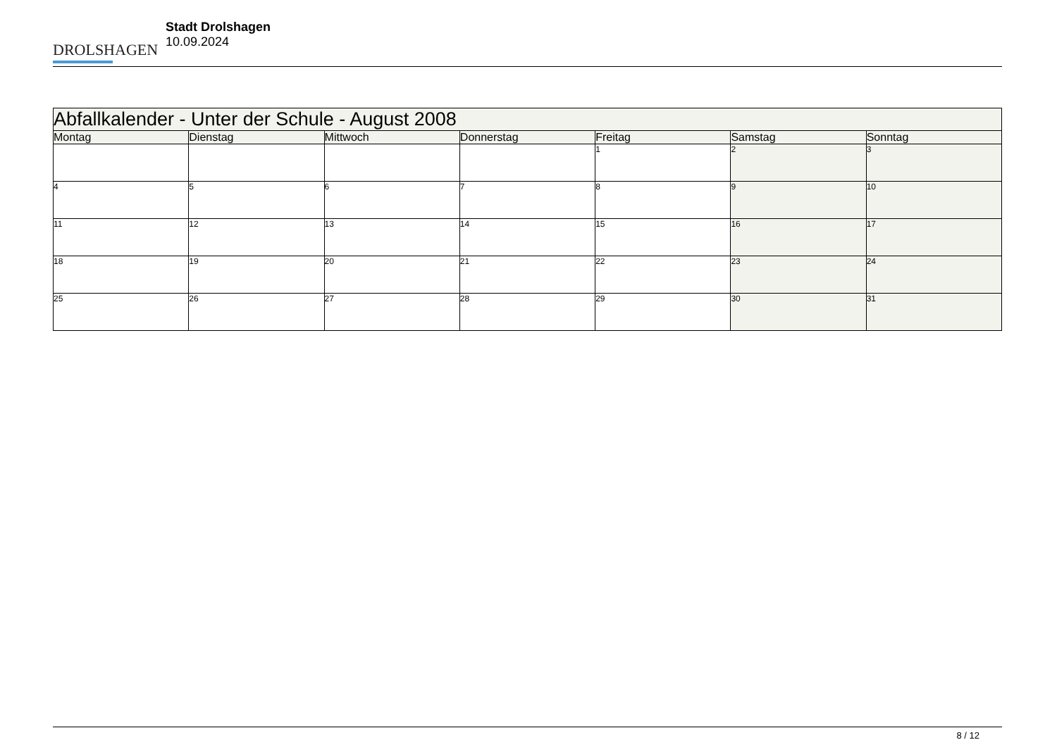DROLSHAGEN
Stadt Drolshagen
10.09.2024
| Abfallkalender - Unter der Schule - August 2008 | | | | | | |
| --- | --- | --- | --- | --- | --- | --- |
| Montag | Dienstag | Mittwoch | Donnerstag | Freitag | Samstag | Sonntag |
| | | | | 1 | 2 | 3 |
| 4 | 5 | 6 | 7 | 8 | 9 | 10 |
| 11 | 12 | 13 | 14 | 15 | 16 | 17 |
| 18 | 19 | 20 | 21 | 22 | 23 | 24 |
| 25 | 26 | 27 | 28 | 29 | 30 | 31 |
8 / 12